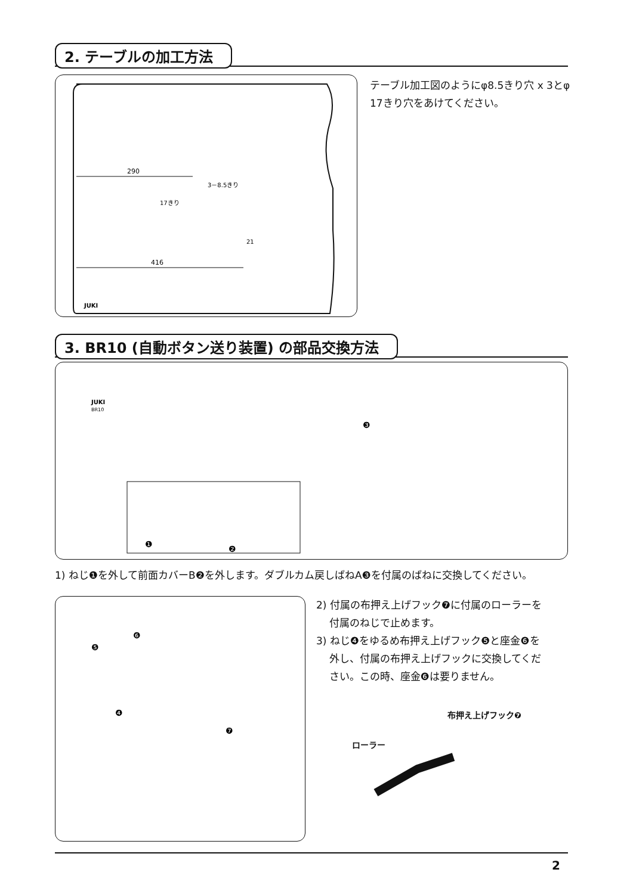2. テーブルの加工方法
290
3－8.5きり
17きり
416
JUKI
21
テーブル加工図のようにφ8.5きり穴 x 3とφ 17きり穴をあけてください。
3. BR10 (自動ボタン送り装置) の部品交換方法
JUKI
BR10
❶
❷
❸
1) ねじ❶を外して前面カバーB❷を外します。ダブルカム戻しばねA❸を付属のばねに交換してください。
❺
❻
❹
❼
2) 付属の布押え上げフック❼に付属のローラーを
付属のねじで止めます。
3) ねじ❹をゆるめ布押え上げフック❺と座金❻を
外し、付属の布押え上げフックに交換してくだ
さい。この時、座金❻は要りません。
布押え上げフック❼
ローラー
2